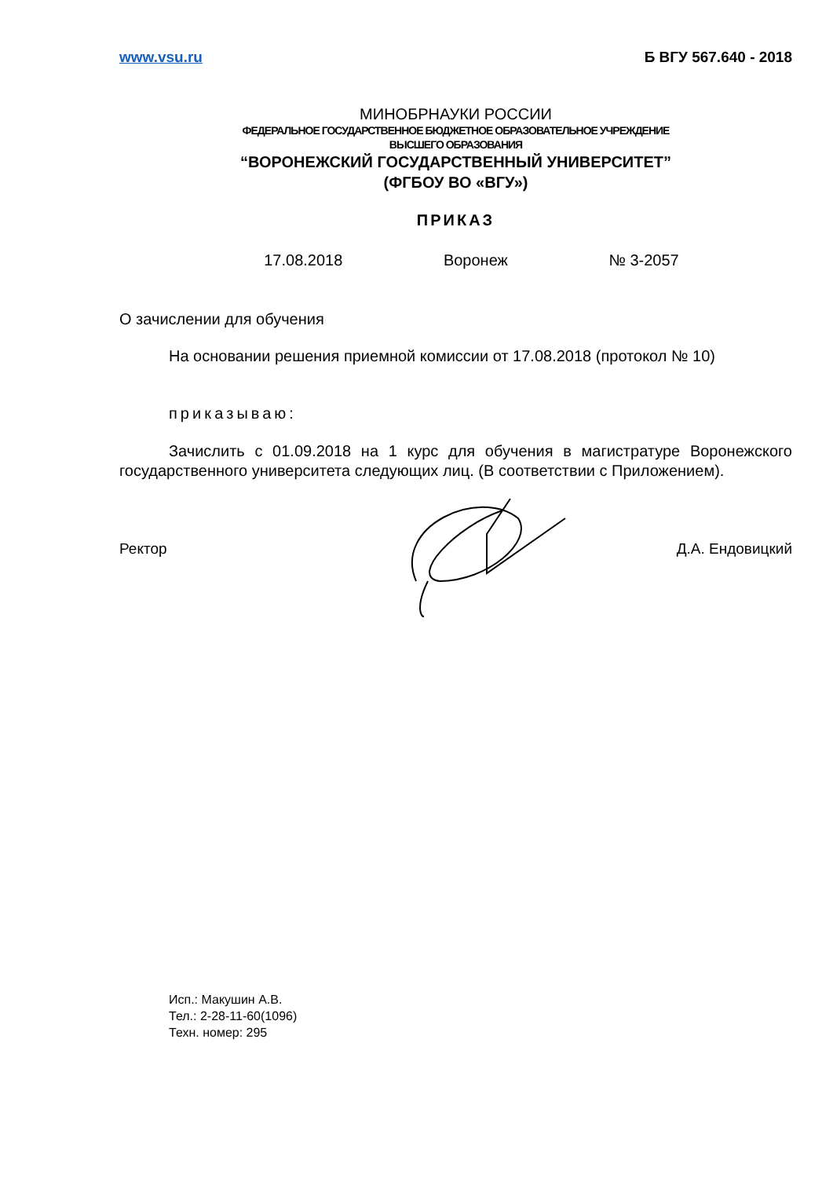www.vsu.ru Б ВГУ 567.640 - 2018
МИНОБРНАУКИ РОССИИ
ФЕДЕРАЛЬНОЕ ГОСУДАРСТВЕННОЕ БЮДЖЕТНОЕ ОБРАЗОВАТЕЛЬНОЕ УЧРЕЖДЕНИЕ
ВЫСШЕГО ОБРАЗОВАНИЯ
“ВОРОНЕЖСКИЙ ГОСУДАРСТВЕННЫЙ УНИВЕРСИТЕТ”
(ФГБОУ ВО «ВГУ»)
ПРИКАЗ
17.08.2018 Воронеж № 3-2057
О зачислении для обучения
На основании решения приемной комиссии от 17.08.2018 (протокол № 10)
приказываю:
Зачислить с 01.09.2018 на 1 курс для обучения в магистратуре Воронежского государственного университета следующих лиц. (В соответствии с Приложением).
Ректор Д.А. Ендовицкий
Исп.: Макушин А.В.
Тел.: 2-28-11-60(1096)
Техн. номер: 295